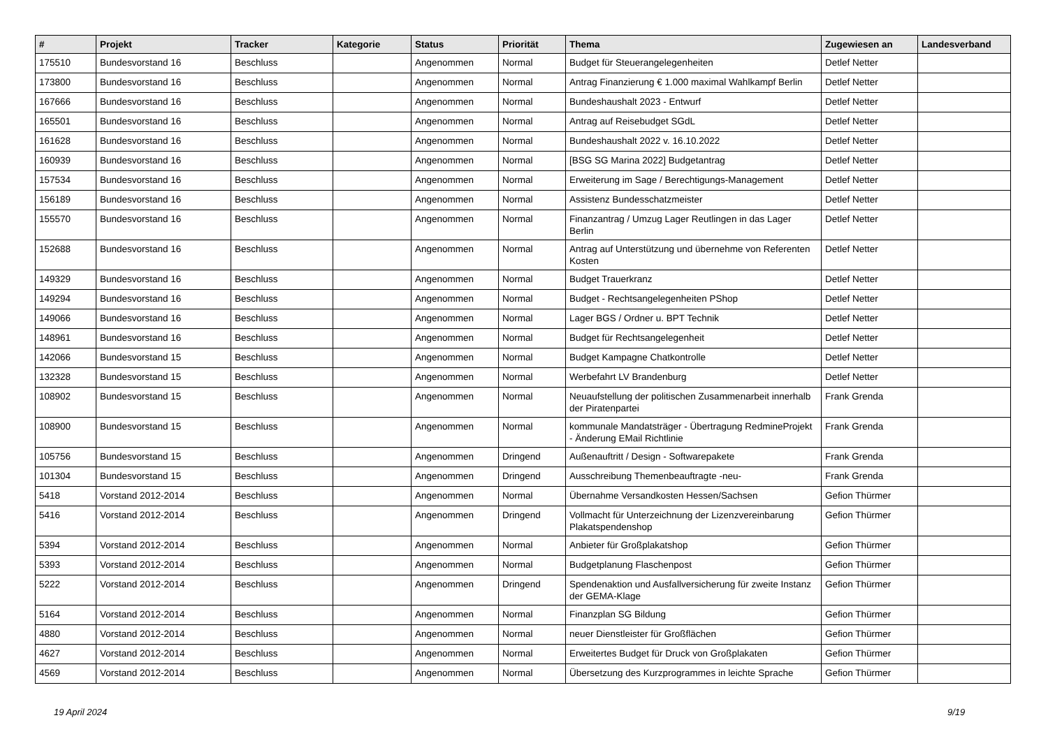| # | Projekt | Tracker | Kategorie | Status | Priorität | Thema | Zugewiesen an | Landesverband |
| --- | --- | --- | --- | --- | --- | --- | --- | --- |
| 175510 | Bundesvorstand 16 | Beschluss | | Angenommen | Normal | Budget für Steuerangelegenheiten | Detlef Netter | |
| 173800 | Bundesvorstand 16 | Beschluss | | Angenommen | Normal | Antrag Finanzierung € 1.000 maximal Wahlkampf Berlin | Detlef Netter | |
| 167666 | Bundesvorstand 16 | Beschluss | | Angenommen | Normal | Bundeshaushalt 2023 - Entwurf | Detlef Netter | |
| 165501 | Bundesvorstand 16 | Beschluss | | Angenommen | Normal | Antrag auf Reisebudget SGdL | Detlef Netter | |
| 161628 | Bundesvorstand 16 | Beschluss | | Angenommen | Normal | Bundeshaushalt 2022 v. 16.10.2022 | Detlef Netter | |
| 160939 | Bundesvorstand 16 | Beschluss | | Angenommen | Normal | [BSG SG Marina 2022] Budgetantrag | Detlef Netter | |
| 157534 | Bundesvorstand 16 | Beschluss | | Angenommen | Normal | Erweiterung im Sage / Berechtigungs-Management | Detlef Netter | |
| 156189 | Bundesvorstand 16 | Beschluss | | Angenommen | Normal | Assistenz Bundesschatzmeister | Detlef Netter | |
| 155570 | Bundesvorstand 16 | Beschluss | | Angenommen | Normal | Finanzantrag / Umzug Lager Reutlingen in das Lager Berlin | Detlef Netter | |
| 152688 | Bundesvorstand 16 | Beschluss | | Angenommen | Normal | Antrag auf Unterstützung und übernehme von Referenten Kosten | Detlef Netter | |
| 149329 | Bundesvorstand 16 | Beschluss | | Angenommen | Normal | Budget Trauerkranz | Detlef Netter | |
| 149294 | Bundesvorstand 16 | Beschluss | | Angenommen | Normal | Budget - Rechtsangelegenheiten PShop | Detlef Netter | |
| 149066 | Bundesvorstand 16 | Beschluss | | Angenommen | Normal | Lager BGS / Ordner u. BPT Technik | Detlef Netter | |
| 148961 | Bundesvorstand 16 | Beschluss | | Angenommen | Normal | Budget für Rechtsangelegenheit | Detlef Netter | |
| 142066 | Bundesvorstand 15 | Beschluss | | Angenommen | Normal | Budget Kampagne Chatkontrolle | Detlef Netter | |
| 132328 | Bundesvorstand 15 | Beschluss | | Angenommen | Normal | Werbefahrt LV Brandenburg | Detlef Netter | |
| 108902 | Bundesvorstand 15 | Beschluss | | Angenommen | Normal | Neuaufstellung der politischen Zusammenarbeit innerhalb der Piratenpartei | Frank Grenda | |
| 108900 | Bundesvorstand 15 | Beschluss | | Angenommen | Normal | kommunale Mandatsträger - Übertragung RedmineProjekt - Änderung EMail Richtlinie | Frank Grenda | |
| 105756 | Bundesvorstand 15 | Beschluss | | Angenommen | Dringend | Außenauftritt / Design - Softwarepakete | Frank Grenda | |
| 101304 | Bundesvorstand 15 | Beschluss | | Angenommen | Dringend | Ausschreibung Themenbeauftragte -neu- | Frank Grenda | |
| 5418 | Vorstand 2012-2014 | Beschluss | | Angenommen | Normal | Übernahme Versandkosten Hessen/Sachsen | Gefion Thürmer | |
| 5416 | Vorstand 2012-2014 | Beschluss | | Angenommen | Dringend | Vollmacht für Unterzeichnung der Lizenzvereinbarung Plakatspendenshop | Gefion Thürmer | |
| 5394 | Vorstand 2012-2014 | Beschluss | | Angenommen | Normal | Anbieter für Großplakatshop | Gefion Thürmer | |
| 5393 | Vorstand 2012-2014 | Beschluss | | Angenommen | Normal | Budgetplanung Flaschenpost | Gefion Thürmer | |
| 5222 | Vorstand 2012-2014 | Beschluss | | Angenommen | Dringend | Spendenaktion und Ausfallversicherung für zweite Instanz der GEMA-Klage | Gefion Thürmer | |
| 5164 | Vorstand 2012-2014 | Beschluss | | Angenommen | Normal | Finanzplan SG Bildung | Gefion Thürmer | |
| 4880 | Vorstand 2012-2014 | Beschluss | | Angenommen | Normal | neuer Dienstleister für Großflächen | Gefion Thürmer | |
| 4627 | Vorstand 2012-2014 | Beschluss | | Angenommen | Normal | Erweitertes Budget für Druck von Großplakaten | Gefion Thürmer | |
| 4569 | Vorstand 2012-2014 | Beschluss | | Angenommen | Normal | Übersetzung des Kurzprogrammes in leichte Sprache | Gefion Thürmer | |
19 April 2024 9/19